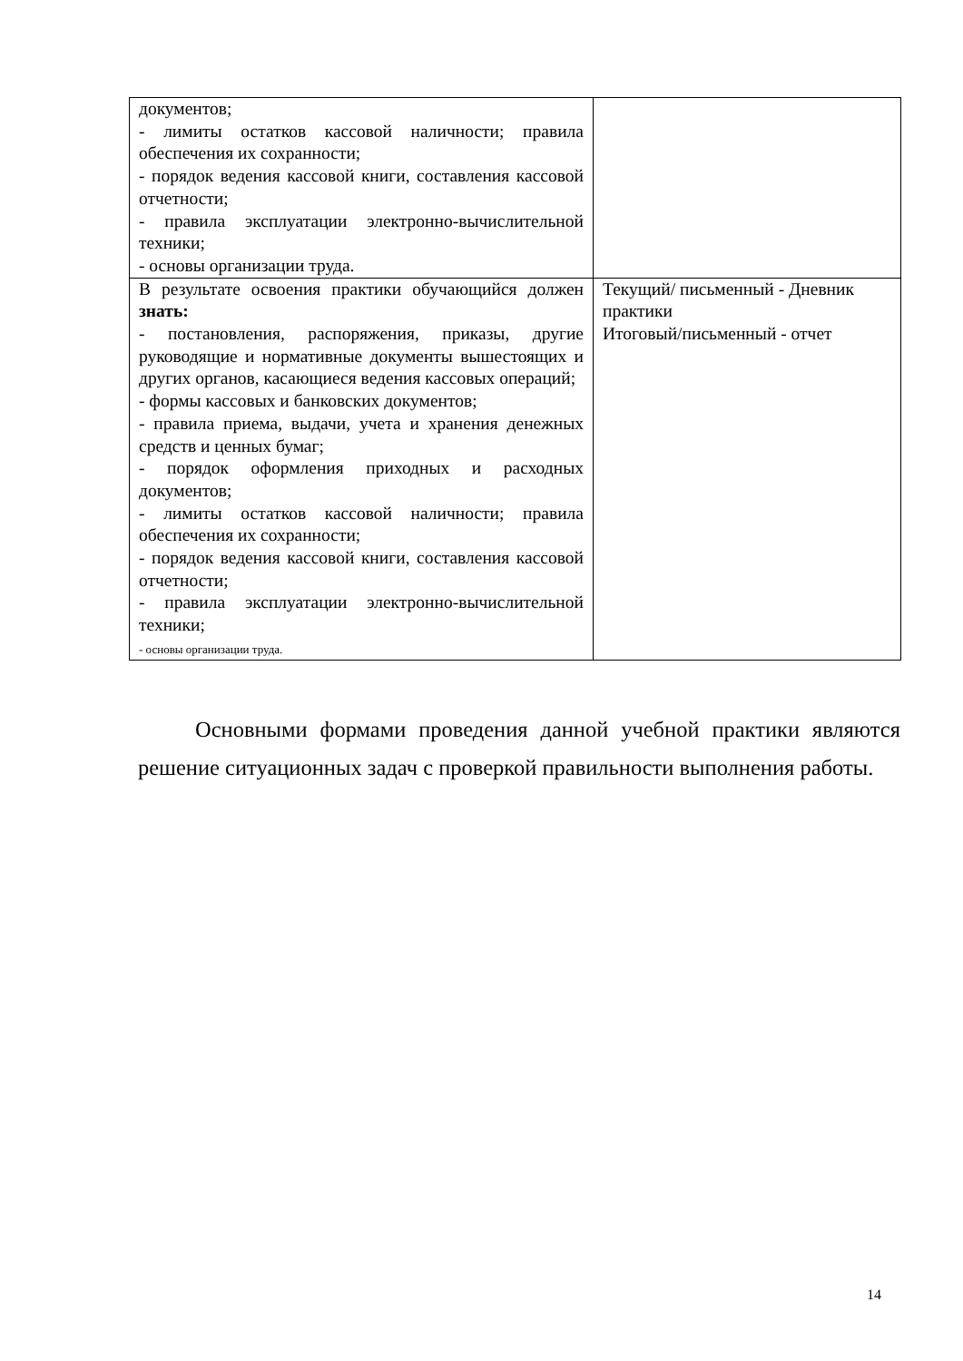| документов; - лимиты остатков кассовой наличности; правила обеспечения их сохранности; - порядок ведения кассовой книги, составления кассовой отчетности; - правила эксплуатации электронно-вычислительной техники; - основы организации труда. | |
| В результате освоения практики обучающийся должен знать: - постановления, распоряжения, приказы, другие руководящие и нормативные документы вышестоящих и других органов, касающиеся ведения кассовых операций; - формы кассовых и банковских документов; - правила приема, выдачи, учета и хранения денежных средств и ценных бумаг; - порядок оформления приходных и расходных документов; - лимиты остатков кассовой наличности; правила обеспечения их сохранности; - порядок ведения кассовой книги, составления кассовой отчетности; - правила эксплуатации электронно-вычислительной техники; - основы организации труда. | Текущий/ письменный - Дневник практики Итоговый/письменный - отчет |
Основными формами проведения данной учебной практики являются решение ситуационных задач с проверкой правильности выполнения работы.
14